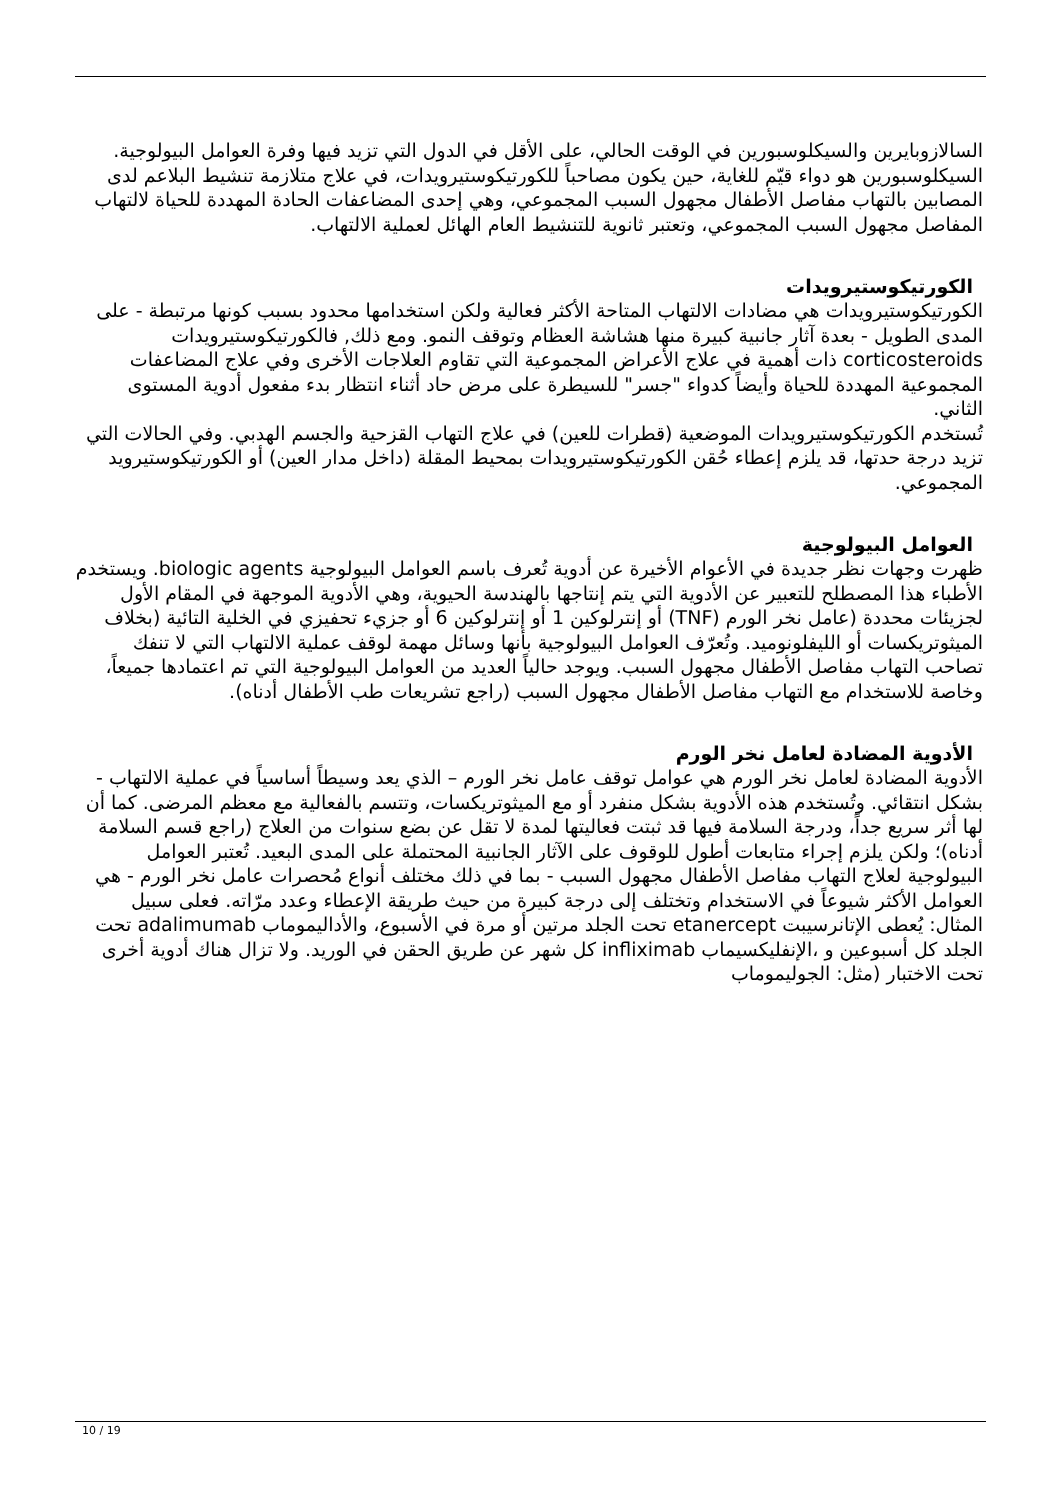السالازوبايرين والسيكلوسبورين في الوقت الحالي، على الأقل في الدول التي تزيد فيها وفرة العوامل البيولوجية. السيكلوسبورين هو دواء قيّم للغاية، حين يكون مصاحباً للكورتيكوستيرويدات، في علاج متلازمة تنشيط البلاعم لدى المصابين بالتهاب مفاصل الأطفال مجهول السبب المجموعي، وهي إحدى المضاعفات الحادة المهددة للحياة لالتهاب المفاصل مجهول السبب المجموعي، وتعتبر ثانوية للتنشيط العام الهائل لعملية الالتهاب.
الكورتيكوستيرويدات
الكورتيكوستيرويدات هي مضادات الالتهاب المتاحة الأكثر فعالية ولكن استخدامها محدود بسبب كونها مرتبطة - على المدى الطويل - بعدة آثار جانبية كبيرة منها هشاشة العظام وتوقف النمو. ومع ذلك, فالكورتيكوستيرويدات corticosteroids ذات أهمية في علاج الأعراض المجموعية التي تقاوم العلاجات الأخرى وفي علاج المضاعفات المجموعية المهددة للحياة وأيضاً كدواء "جسر" للسيطرة على مرض حاد أثناء انتظار بدء مفعول أدوية المستوى الثاني.
تُستخدم الكورتيكوستيرويدات الموضعية (قطرات للعين) في علاج التهاب القزحية والجسم الهدبي. وفي الحالات التي تزيد درجة حدتها، قد يلزم إعطاء حُقن الكورتيكوستيرويدات بمحيط المقلة (داخل مدار العين) أو الكورتيكوستيرويد المجموعي.
العوامل البيولوجية
ظهرت وجهات نظر جديدة في الأعوام الأخيرة عن أدوية تُعرف باسم العوامل البيولوجية biologic agents. ويستخدم الأطباء هذا المصطلح للتعبير عن الأدوية التي يتم إنتاجها بالهندسة الحيوية، وهي الأدوية الموجهة في المقام الأول لجزيئات محددة (عامل نخر الورم (TNF) أو إنترلوكين 1 أو إنترلوكين 6 أو جزيء تحفيزي في الخلية التائية (بخلاف الميثوتريكسات أو الليفلونوميد. وتُعرّف العوامل البيولوجية بأنها وسائل مهمة لوقف عملية الالتهاب التي لا تنفك تصاحب التهاب مفاصل الأطفال مجهول السبب. ويوجد حالياً العديد من العوامل البيولوجية التي تم اعتمادها جميعاً، وخاصة للاستخدام مع التهاب مفاصل الأطفال مجهول السبب (راجع تشريعات طب الأطفال أدناه).
الأدوية المضادة لعامل نخر الورم
الأدوية المضادة لعامل نخر الورم هي عوامل توقف عامل نخر الورم – الذي يعد وسيطاً أساسياً في عملية الالتهاب - بشكل انتقائي. وتُستخدم هذه الأدوية بشكل منفرد أو مع الميثوتريكسات، وتتسم بالفعالية مع معظم المرضى. كما أن لها أثر سريع جداً، ودرجة السلامة فيها قد ثبتت فعاليتها لمدة لا تقل عن بضع سنوات من العلاج (راجع قسم السلامة أدناه)؛ ولكن يلزم إجراء متابعات أطول للوقوف على الآثار الجانبية المحتملة على المدى البعيد. تُعتبر العوامل البيولوجية لعلاج التهاب مفاصل الأطفال مجهول السبب - بما في ذلك مختلف أنواع مُحصرات عامل نخر الورم - هي العوامل الأكثر شيوعاً في الاستخدام وتختلف إلى درجة كبيرة من حيث طريقة الإعطاء وعدد مرّاته. فعلى سبيل المثال: يُعطى الإتانرسيبت etanercept تحت الجلد مرتين أو مرة في الأسبوع، والأداليموماب adalimumab تحت الجلد كل أسبوعين و ،الإنفليكسيماب infliximab كل شهر عن طريق الحقن في الوريد. ولا تزال هناك أدوية أخرى تحت الاختبار (مثل: الجوليموماب
10 / 19